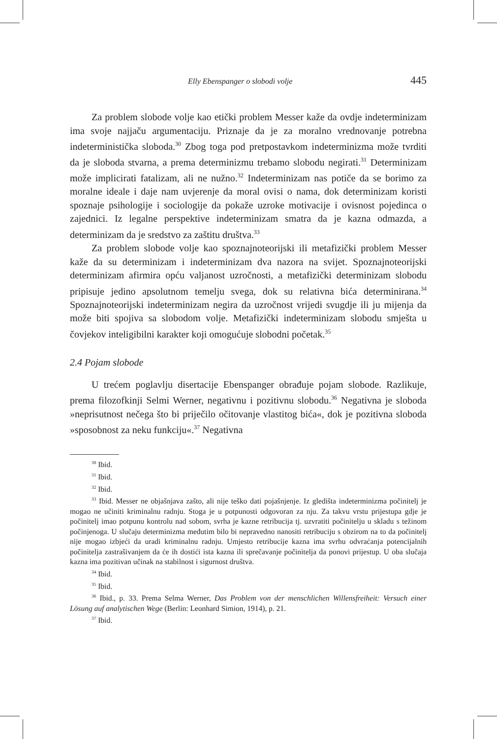Elly Ebenspanger o slobodi volje 445
Za problem slobode volje kao etički problem Messer kaže da ovdje indeterminizam ima svoje najjaču argumentaciju. Priznaje da je za moralno vrednovanje potrebna indeterministička sloboda.<sup>30</sup> Zbog toga pod pretpostavkom indeterminizma može tvrditi da je sloboda stvarna, a prema determinizmu trebamo slobodu negirati.<sup>31</sup> Determinizam može implicirati fatalizam, ali ne nužno.<sup>32</sup> Indeterminizam nas potiče da se borimo za moralne ideale i daje nam uvjerenje da moral ovisi o nama, dok determinizam koristi spoznaje psihologije i sociologije da pokaže uzroke motivacije i ovisnost pojedinca o zajednici. Iz legalne perspektive indeterminizam smatra da je kazna odmazda, a determinizam da je sredstvo za zaštitu društva.<sup>33</sup>
Za problem slobode volje kao spoznajnoteorijski ili metafizički problem Messer kaže da su determinizam i indeterminizam dva nazora na svijet. Spoznajnoteorijski determinizam afirmira opću valjanost uzročnosti, a metafizički determinizam slobodu pripisuje jedino apsolutnom temelju svega, dok su relativna bića determinirana.<sup>34</sup> Spoznajnoteorijski indeterminizam negira da uzročnost vrijedi svugdje ili ju mijenja da može biti spojiva sa slobodom volje. Metafizički indeterminizam slobodu smješta u čovjekov inteligibilni karakter koji omogućuje slobodni početak.<sup>35</sup>
2.4 Pojam slobode
U trećem poglavlju disertacije Ebenspanger obrađuje pojam slobode. Razlikuje, prema filozofkinji Selmi Werner, negativnu i pozitivnu slobodu.<sup>36</sup> Negativna je sloboda »neprisutnost nečega što bi priječilo očitovanje vlastitog bića«, dok je pozitivna sloboda »sposobnost za neku funkciju«.<sup>37</sup> Negativna
<sup>30</sup> Ibid.
<sup>31</sup> Ibid.
<sup>32</sup> Ibid.
<sup>33</sup> Ibid. Messer ne objašnjava zašto, ali nije teško dati pojašnjenje. Iz gledišta indeterminizma počinitelj je mogao ne učiniti kriminalnu radnju. Stoga je u potpunosti odgovoran za nju. Za takvu vrstu prijestupa gdje je počinitelj imao potpunu kontrolu nad sobom, svrha je kazne retribucija tj. uzvratiti počinitelju u skladu s težinom počinjenoga. U slučaju determinizma međutim bilo bi nepravedno nanositi retribuciju s obzirom na to da počinitelj nije mogao izbjeći da uradi kriminalnu radnju. Umjesto retribucije kazna ima svrhu odvraćanja potencijalnih počinitelja zastrašivanjem da će ih dostići ista kazna ili sprečavanje počinitelja da ponovi prijestup. U oba slučaja kazna ima pozitivan učinak na stabilnost i sigurnost društva.
<sup>34</sup> Ibid.
<sup>35</sup> Ibid.
<sup>36</sup> Ibid., p. 33. Prema Selma Werner, Das Problem von der menschlichen Willensfreiheit: Versuch einer Lösung auf analytischen Wege (Berlin: Leonhard Simion, 1914), p. 21.
<sup>37</sup> Ibid.